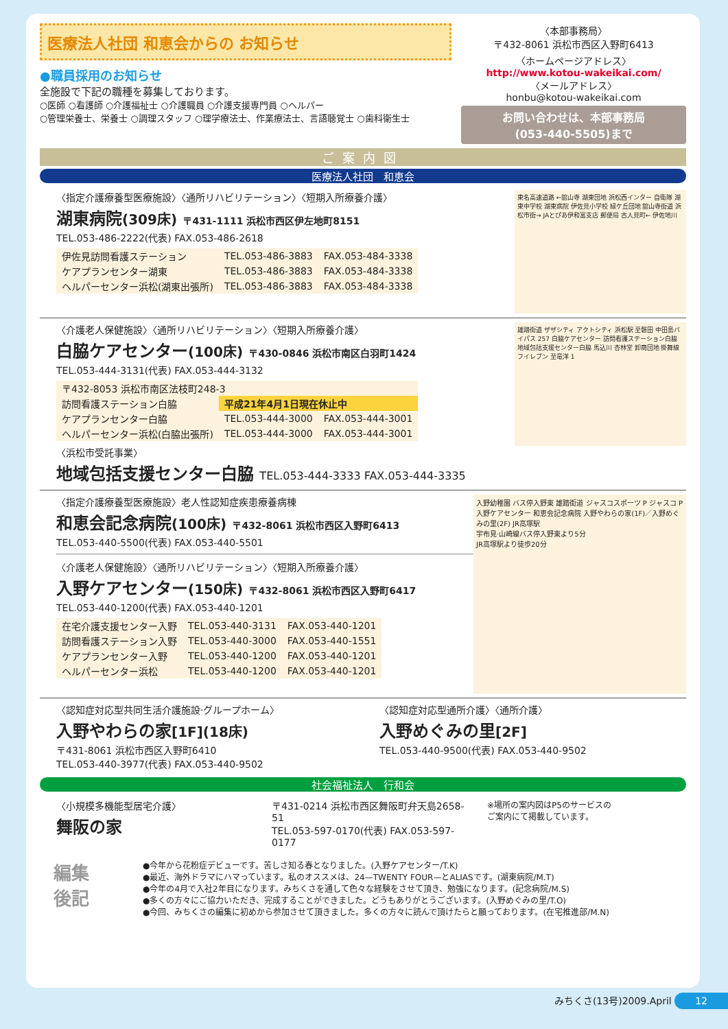医療法人社団 和恵会からの お知らせ
●職員採用のお知らせ
全施設で下記の職種を募集しております。
○医師 ○看護師 ○介護福祉士 ○介護職員 ○介護支援専門員 ○ヘルパー
○管理栄養士、栄養士 ○調理スタッフ ○理学療法士、作業療法士、言語聴覚士 ○歯科衛生士
〈本部事務局〉
〒432-8061 浜松市西区入野町6413
〈ホームページアドレス〉
http://www.kotou-wakeikai.com/
〈メールアドレス〉
honbu@kotou-wakeikai.com
お問い合わせは、本部事務局
(053-440-5505)まで
ご案内図
医療法人社団　和恵会
〈指定介護療養型医療施設〉〈通所リハビリテーション〉〈短期入所療養介護〉
湖東病院(309床) 〒431-1111 浜松市西区伊左地町8151
TEL.053-486-2222(代表) FAX.053-486-2618
| 伊佐見訪問看護ステーション | TEL.053-486-3883 | FAX.053-484-3338 |
| ケアプランセンター湖東 | TEL.053-486-3883 | FAX.053-484-3338 |
| ヘルパーセンター浜松(湖東出張所) | TEL.053-486-3883 | FAX.053-484-3338 |
東名高速道路 ←舘山寺 湖東団地 浜松西インター 自衛隊 湖東中学校 湖東病院 伊佐見小学校 緑ケ丘団地 舘山寺街道 浜松市街→ JAとぴあ伊和富支店 郵便局 古人見町← 伊佐地川
〈介護老人保健施設〉〈通所リハビリテーション〉〈短期入所療養介護〉
白脇ケアセンター(100床) 〒430-0846 浜松市南区白羽町1424
TEL.053-444-3131(代表) FAX.053-444-3132
| 〒432-8053 浜松市南区法枝町248-3 | | |
| 訪問看護ステーション白脇 | 平成21年4月1日現在休止中 | |
| ケアプランセンター白脇 | TEL.053-444-3000 | FAX.053-444-3001 |
| ヘルパーセンター浜松(白脇出張所) | TEL.053-444-3000 | FAX.053-444-3001 |
〈浜松市受託事業〉
地域包括支援センター白脇 TEL.053-444-3333 FAX.053-444-3335
雄踏街道 ザザシティ アクトシティ 浜松駅 至磐田 中田島バイパス 257 白脇ケアセンター 訪問看護ステーション白脇 地域包括支援センター白脇 馬込川 杏林堂 卸商団地 掛舞線 フイレブン 至竜洋 1
〈指定介護療養型医療施設〉老人性認知症疾患療養病棟
和恵会記念病院(100床) 〒432-8061 浜松市西区入野町6413
TEL.053-440-5500(代表) FAX.053-440-5501
〈介護老人保健施設〉〈通所リハビリテーション〉〈短期入所療養介護〉
入野ケアセンター(150床) 〒432-8061 浜松市西区入野町6417
TEL.053-440-1200(代表) FAX.053-440-1201
| 在宅介護支援センター入野 | TEL.053-440-3131 | FAX.053-440-1201 |
| 訪問看護ステーション入野 | TEL.053-440-3000 | FAX.053-440-1551 |
| ケアプランセンター入野 | TEL.053-440-1200 | FAX.053-440-1201 |
| ヘルパーセンター浜松 | TEL.053-440-1200 | FAX.053-440-1201 |
入野幼稚園 バス停入野東 雄踏街道 ジャスコスポーツ P ジャスコ P 入野ケアセンター 和恵会記念病院 入野やわらの家(1F)／入野めぐみの里(2F) JR高塚駅
宇布見·山崎線バス停入野東より5分
JR高塚駅より徒歩20分
〈認知症対応型共同生活介護施設·グループホーム〉
入野やわらの家[1F](18床)
〒431-8061 浜松市西区入野町6410
TEL.053-440-3977(代表) FAX.053-440-9502
〈認知症対応型通所介護〉〈通所介護〉
入野めぐみの里[2F]
TEL.053-440-9500(代表) FAX.053-440-9502
社会福祉法人　行和会
〈小規模多機能型居宅介護〉
舞阪の家
〒431-0214 浜松市西区舞阪町弁天島2658-51
TEL.053-597-0170(代表) FAX.053-597-0177
※場所の案内図はP5のサービスの
ご案内にて掲載しています。
編集
後記 ●今年から花粉症デビューです。苦しさ知る春となりました。(入野ケアセンター/T.K)
●最近、海外ドラマにハマっています。私のオススメは、24—TWENTY FOUR—とALIASです。(湖東病院/M.T)
●今年の4月で入社2年目になります。みちくさを通して色々な経験をさせて頂き、勉強になります。(記念病院/M.S)
●多くの方々にご協力いただき、完成することができました。どうもありがとうございます。(入野めぐみの里/T.O)
●今回、みちくさの編集に初めから参加させて頂きました。多くの方々に読んで頂けたらと願っております。(在宅推進部/M.N)
みちくさ(13号)2009.April 12